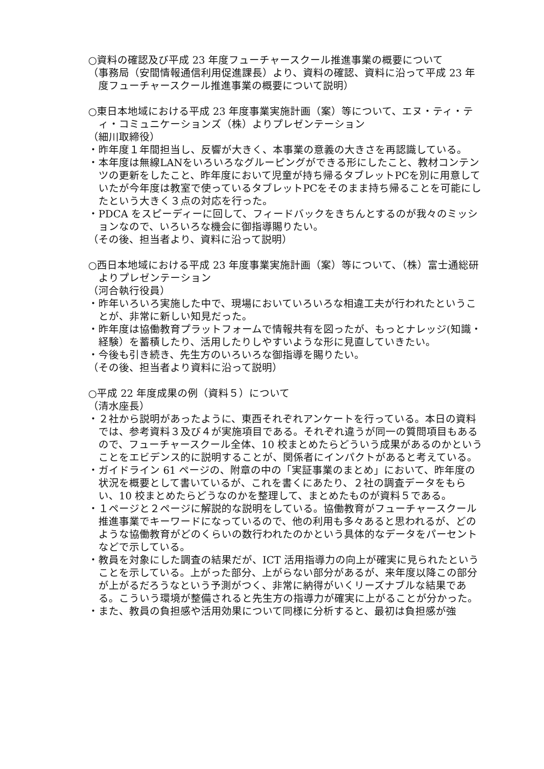○資料の確認及び平成 23 年度フューチャースクール推進事業の概要について
（事務局（安間情報通信利用促進課長）より、資料の確認、資料に沿って平成 23 年度フューチャースクール推進事業の概要について説明）
○東日本地域における平成 23 年度事業実施計画（案）等について、エヌ・ティ・ティ・コミュニケーションズ（株）よりプレゼンテーション
（細川取締役）
・昨年度１年間担当し、反響が大きく、本事業の意義の大きさを再認識している。
・本年度は無線LANをいろいろなグルーピングができる形にしたこと、教材コンテンツの更新をしたこと、昨年度において児童が持ち帰るタブレットPCを別に用意していたが今年度は教室で使っているタブレットPCをそのまま持ち帰ることを可能にしたという大きく３点の対応を行った。
・PDCA をスピーディーに回して、フィードバックをきちんとするのが我々のミッションなので、いろいろな機会に御指導賜りたい。
（その後、担当者より、資料に沿って説明）
○西日本地域における平成 23 年度事業実施計画（案）等について、（株）富士通総研よりプレゼンテーション
（河合執行役員）
・昨年いろいろ実施した中で、現場においていろいろな相違工夫が行われたということが、非常に新しい知見だった。
・昨年度は協働教育プラットフォームで情報共有を図ったが、もっとナレッジ(知識・経験）を蓄積したり、活用したりしやすいような形に見直していきたい。
・今後も引き続き、先生方のいろいろな御指導を賜りたい。
（その後、担当者より資料に沿って説明）
○平成 22 年度成果の例（資料５）について
（清水座長）
・２社から説明があったように、東西それぞれアンケートを行っている。本日の資料では、参考資料３及び４が実施項目である。それぞれ違うが同一の質問項目もあるので、フューチャースクール全体、10 校まとめたらどういう成果があるのかということをエビデンス的に説明することが、関係者にインパクトがあると考えている。
・ガイドライン 61 ページの、附章の中の「実証事業のまとめ」において、昨年度の状況を概要として書いているが、これを書くにあたり、２社の調査データをもらい、10 校まとめたらどうなのかを整理して、まとめたものが資料５である。
・１ページと２ページに解説的な説明をしている。協働教育がフューチャースクール推進事業でキーワードになっているので、他の利用も多々あると思われるが、どのような協働教育がどのくらいの数行われたのかという具体的なデータをパーセントなどで示している。
・教員を対象にした調査の結果だが、ICT 活用指導力の向上が確実に見られたということを示している。上がった部分、上がらない部分があるが、来年度以降この部分が上がるだろうなという予測がつく、非常に納得がいくリーズナブルな結果である。こういう環境が整備されると先生方の指導力が確実に上がることが分かった。
・また、教員の負担感や活用効果について同様に分析すると、最初は負担感が強